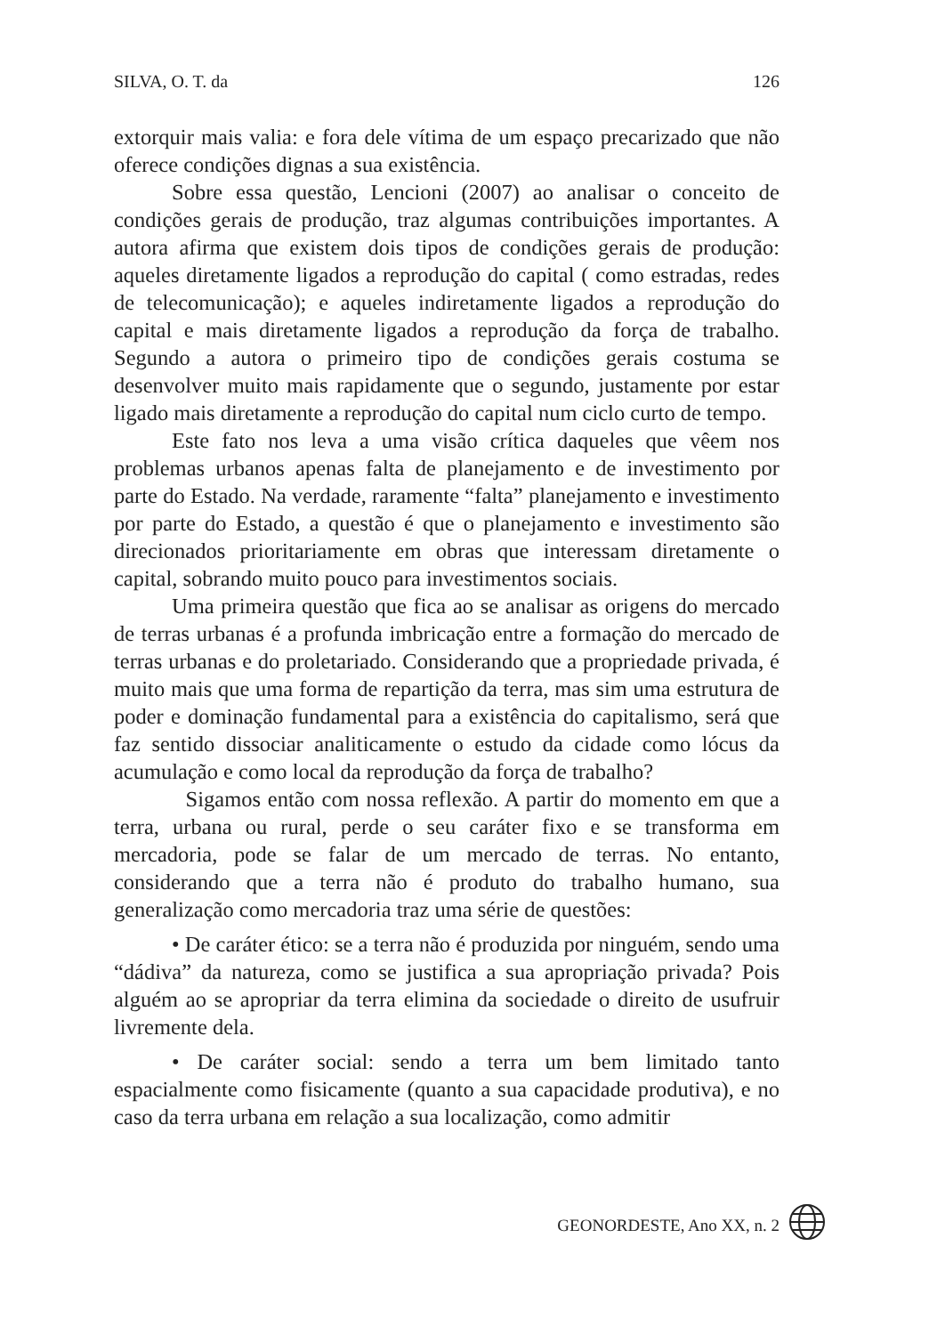SILVA, O. T. da 126
extorquir mais valia: e fora dele vítima de um espaço precarizado que não oferece condições dignas a sua existência.
Sobre essa questão, Lencioni (2007) ao analisar o conceito de condições gerais de produção, traz algumas contribuições importantes. A autora afirma que existem dois tipos de condições gerais de produção: aqueles diretamente ligados a reprodução do capital ( como estradas, redes de telecomunicação); e aqueles indiretamente ligados a reprodução do capital e mais diretamente ligados a reprodução da força de trabalho. Segundo a autora o primeiro tipo de condições gerais costuma se desenvolver muito mais rapidamente que o segundo, justamente por estar ligado mais diretamente a reprodução do capital num ciclo curto de tempo.
Este fato nos leva a uma visão crítica daqueles que vêem nos problemas urbanos apenas falta de planejamento e de investimento por parte do Estado. Na verdade, raramente “falta” planejamento e investimento por parte do Estado, a questão é que o planejamento e investimento são direcionados prioritariamente em obras que interessam diretamente o capital, sobrando muito pouco para investimentos sociais.
Uma primeira questão que fica ao se analisar as origens do mercado de terras urbanas é a profunda imbricação entre a formação do mercado de terras urbanas e do proletariado. Considerando que a propriedade privada, é muito mais que uma forma de repartição da terra, mas sim uma estrutura de poder e dominação fundamental para a existência do capitalismo, será que faz sentido dissociar analiticamente o estudo da cidade como lócus da acumulação e como local da reprodução da força de trabalho?
Sigamos então com nossa reflexão. A partir do momento em que a terra, urbana ou rural, perde o seu caráter fixo e se transforma em mercadoria, pode se falar de um mercado de terras. No entanto, considerando que a terra não é produto do trabalho humano, sua generalização como mercadoria traz uma série de questões:
• De caráter ético: se a terra não é produzida por ninguém, sendo uma “dádiva” da natureza, como se justifica a sua apropriação privada? Pois alguém ao se apropriar da terra elimina da sociedade o direito de usufruir livremente dela.
• De caráter social: sendo a terra um bem limitado tanto espacialmente como fisicamente (quanto a sua capacidade produtiva), e no caso da terra urbana em relação a sua localização, como admitir
GEONORDESTE, Ano XX, n. 2